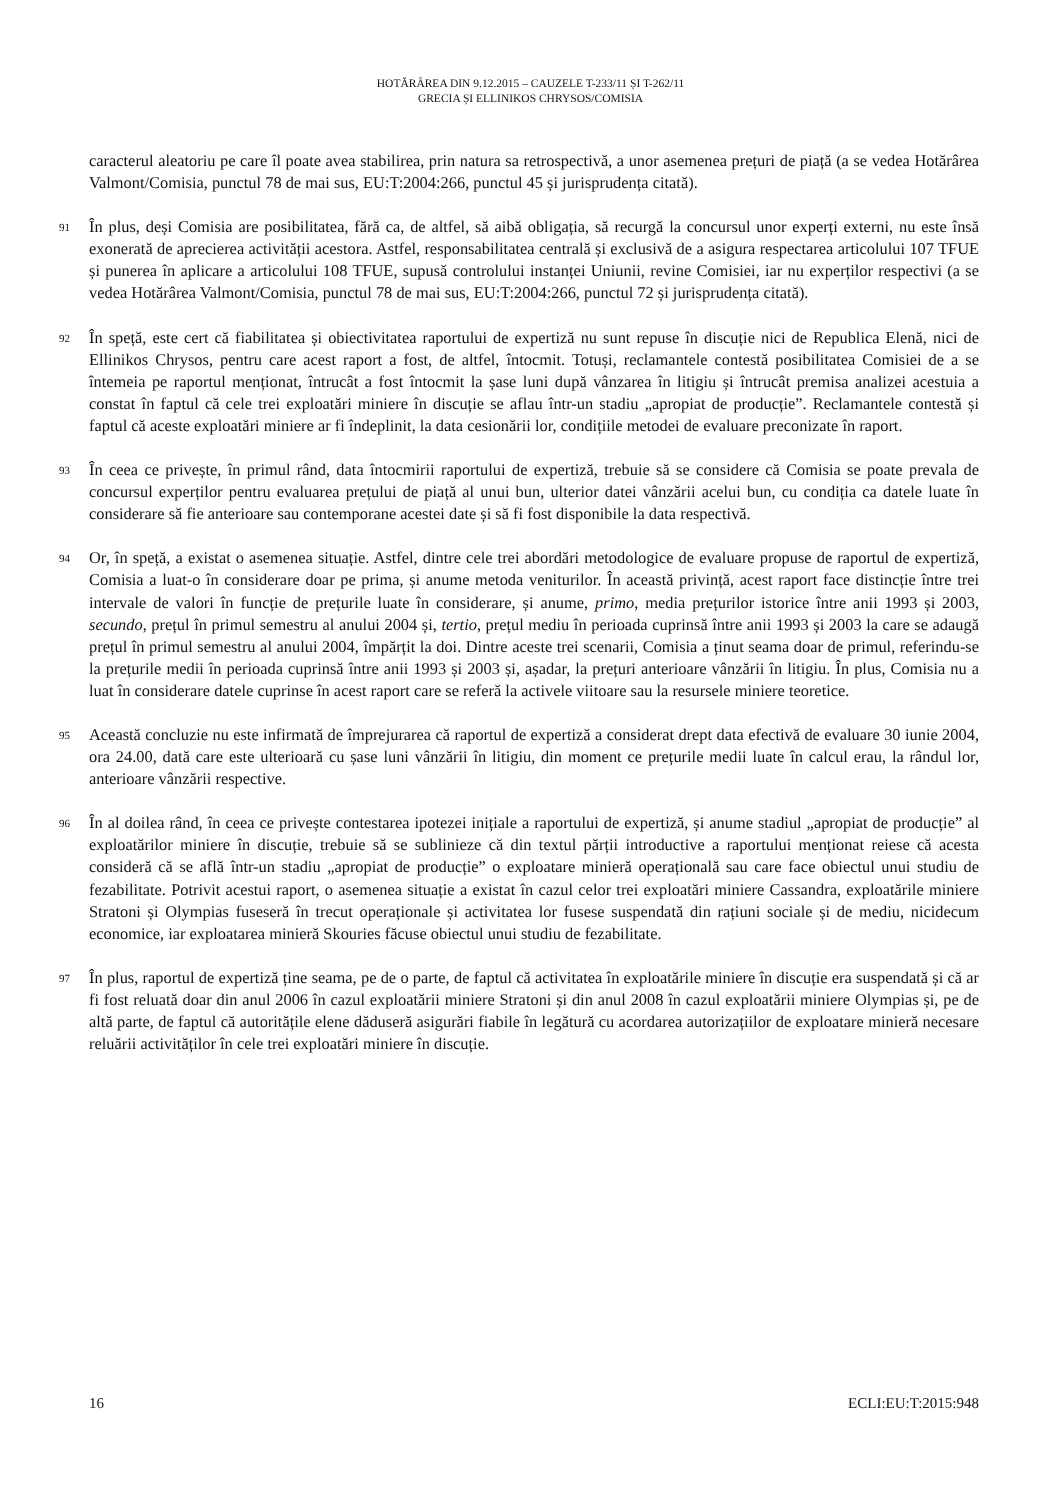HOTĂRÂREA DIN 9.12.2015 – CAUZELE T-233/11 ȘI T-262/11
GRECIA ȘI ELLINIKOS CHRYSOS/COMISIA
caracterul aleatoriu pe care îl poate avea stabilirea, prin natura sa retrospectivă, a unor asemenea prețuri de piață (a se vedea Hotărârea Valmont/Comisia, punctul 78 de mai sus, EU:T:2004:266, punctul 45 și jurisprudența citată).
91 În plus, deși Comisia are posibilitatea, fără ca, de altfel, să aibă obligația, să recurgă la concursul unor experți externi, nu este însă exonerată de aprecierea activității acestora. Astfel, responsabilitatea centrală și exclusivă de a asigura respectarea articolului 107 TFUE și punerea în aplicare a articolului 108 TFUE, supusă controlului instanței Uniunii, revine Comisiei, iar nu experților respectivi (a se vedea Hotărârea Valmont/Comisia, punctul 78 de mai sus, EU:T:2004:266, punctul 72 și jurisprudența citată).
92 În speță, este cert că fiabilitatea și obiectivitatea raportului de expertiză nu sunt repuse în discuție nici de Republica Elenă, nici de Ellinikos Chrysos, pentru care acest raport a fost, de altfel, întocmit. Totuși, reclamantele contestă posibilitatea Comisiei de a se întemeia pe raportul menționat, întrucât a fost întocmit la șase luni după vânzarea în litigiu și întrucât premisa analizei acestuia a constat în faptul că cele trei exploatări miniere în discuție se aflau într-un stadiu „apropiat de producție”. Reclamantele contestă și faptul că aceste exploatări miniere ar fi îndeplinit, la data cesionării lor, condițiile metodei de evaluare preconizate în raport.
93 În ceea ce privește, în primul rând, data întocmirii raportului de expertiză, trebuie să se considere că Comisia se poate prevala de concursul experților pentru evaluarea prețului de piață al unui bun, ulterior datei vânzării acelui bun, cu condiția ca datele luate în considerare să fie anterioare sau contemporane acestei date și să fi fost disponibile la data respectivă.
94 Or, în speță, a existat o asemenea situație. Astfel, dintre cele trei abordări metodologice de evaluare propuse de raportul de expertiză, Comisia a luat-o în considerare doar pe prima, și anume metoda veniturilor. În această privință, acest raport face distincție între trei intervale de valori în funcție de prețurile luate în considerare, și anume, primo, media prețurilor istorice între anii 1993 și 2003, secundo, prețul în primul semestru al anului 2004 și, tertio, prețul mediu în perioada cuprinsă între anii 1993 și 2003 la care se adaugă prețul în primul semestru al anului 2004, împărțit la doi. Dintre aceste trei scenarii, Comisia a ținut seama doar de primul, referindu-se la prețurile medii în perioada cuprinsă între anii 1993 și 2003 și, așadar, la prețuri anterioare vânzării în litigiu. În plus, Comisia nu a luat în considerare datele cuprinse în acest raport care se referă la activele viitoare sau la resursele miniere teoretice.
95 Această concluzie nu este infirmată de împrejurarea că raportul de expertiză a considerat drept data efectivă de evaluare 30 iunie 2004, ora 24.00, dată care este ulterioară cu șase luni vânzării în litigiu, din moment ce prețurile medii luate în calcul erau, la rândul lor, anterioare vânzării respective.
96 În al doilea rând, în ceea ce privește contestarea ipotezei inițiale a raportului de expertiză, și anume stadiul „apropiat de producție” al exploatărilor miniere în discuție, trebuie să se sublinieze că din textul părții introductive a raportului menționat reiese că acesta consideră că se află într-un stadiu „apropiat de producție” o exploatare minieră operațională sau care face obiectul unui studiu de fezabilitate. Potrivit acestui raport, o asemenea situație a existat în cazul celor trei exploatări miniere Cassandra, exploatările miniere Stratoni și Olympias fuseseră în trecut operaționale și activitatea lor fusese suspendată din rațiuni sociale și de mediu, nicidecum economice, iar exploatarea minieră Skouries făcuse obiectul unui studiu de fezabilitate.
97 În plus, raportul de expertiză ține seama, pe de o parte, de faptul că activitatea în exploatările miniere în discuție era suspendată și că ar fi fost reluată doar din anul 2006 în cazul exploatării miniere Stratoni și din anul 2008 în cazul exploatării miniere Olympias și, pe de altă parte, de faptul că autoritățile elene dăduseră asigurări fiabile în legătură cu acordarea autorizațiilor de exploatare minieră necesare reluării activităților în cele trei exploatări miniere în discuție.
16 ECLI:EU:T:2015:948